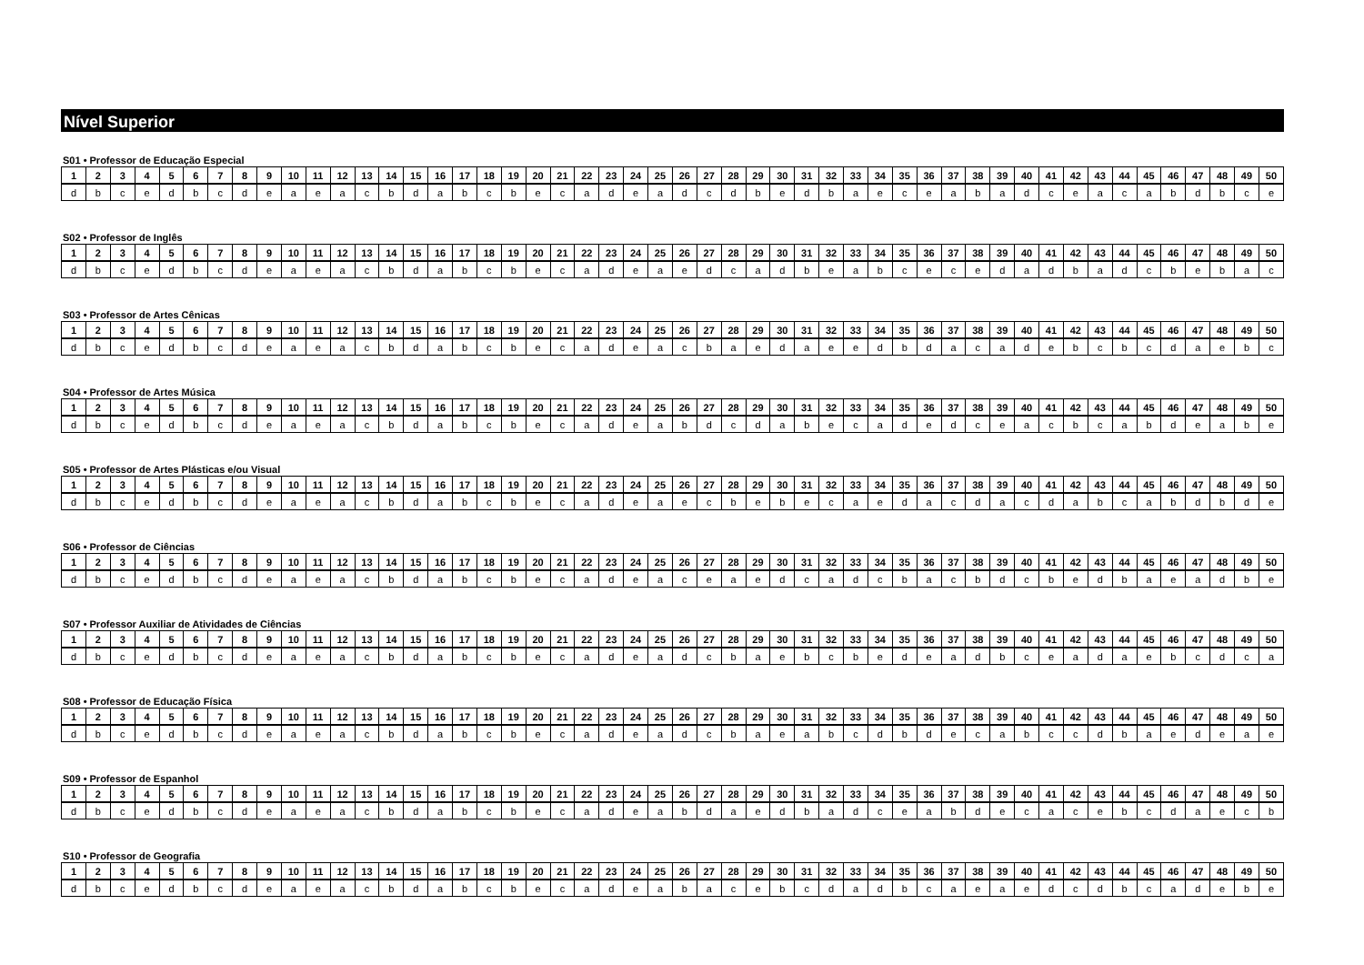Nível Superior
S01 • Professor de Educação Especial
| 1 | 2 | 3 | 4 | 5 | 6 | 7 | 8 | 9 | 10 | 11 | 12 | 13 | 14 | 15 | 16 | 17 | 18 | 19 | 20 | 21 | 22 | 23 | 24 | 25 | 26 | 27 | 28 | 29 | 30 | 31 | 32 | 33 | 34 | 35 | 36 | 37 | 38 | 39 | 40 | 41 | 42 | 43 | 44 | 45 | 46 | 47 | 48 | 49 | 50 |
| --- | --- | --- | --- | --- | --- | --- | --- | --- | --- | --- | --- | --- | --- | --- | --- | --- | --- | --- | --- | --- | --- | --- | --- | --- | --- | --- | --- | --- | --- | --- | --- | --- | --- | --- | --- | --- | --- | --- | --- | --- | --- | --- | --- | --- | --- | --- | --- | --- | --- |
| d | b | c | e | d | b | c | d | e | a | e | a | c | b | d | a | b | c | b | e | c | a | d | e | a | d | c | d | b | e | d | b | a | e | c | e | a | b | a | d | c | e | a | c | a | b | d | b | c | e |
S02 • Professor de Inglês
| 1 | 2 | 3 | 4 | 5 | 6 | 7 | 8 | 9 | 10 | 11 | 12 | 13 | 14 | 15 | 16 | 17 | 18 | 19 | 20 | 21 | 22 | 23 | 24 | 25 | 26 | 27 | 28 | 29 | 30 | 31 | 32 | 33 | 34 | 35 | 36 | 37 | 38 | 39 | 40 | 41 | 42 | 43 | 44 | 45 | 46 | 47 | 48 | 49 | 50 |
| --- | --- | --- | --- | --- | --- | --- | --- | --- | --- | --- | --- | --- | --- | --- | --- | --- | --- | --- | --- | --- | --- | --- | --- | --- | --- | --- | --- | --- | --- | --- | --- | --- | --- | --- | --- | --- | --- | --- | --- | --- | --- | --- | --- | --- | --- | --- | --- | --- | --- |
| d | b | c | e | d | b | c | d | e | a | e | a | c | b | d | a | b | c | b | e | c | a | d | e | a | e | d | c | a | d | b | e | a | b | c | e | c | e | d | a | d | b | a | d | c | b | e | b | a | c |
S03 • Professor de Artes Cênicas
| 1 | 2 | 3 | 4 | 5 | 6 | 7 | 8 | 9 | 10 | 11 | 12 | 13 | 14 | 15 | 16 | 17 | 18 | 19 | 20 | 21 | 22 | 23 | 24 | 25 | 26 | 27 | 28 | 29 | 30 | 31 | 32 | 33 | 34 | 35 | 36 | 37 | 38 | 39 | 40 | 41 | 42 | 43 | 44 | 45 | 46 | 47 | 48 | 49 | 50 |
| --- | --- | --- | --- | --- | --- | --- | --- | --- | --- | --- | --- | --- | --- | --- | --- | --- | --- | --- | --- | --- | --- | --- | --- | --- | --- | --- | --- | --- | --- | --- | --- | --- | --- | --- | --- | --- | --- | --- | --- | --- | --- | --- | --- | --- | --- | --- | --- | --- | --- |
| d | b | c | e | d | b | c | d | e | a | e | a | c | b | d | a | b | c | b | e | c | a | d | e | a | c | b | a | e | d | a | e | e | d | b | d | a | c | a | d | e | b | c | b | c | d | a | e | b | c |
S04 • Professor de Artes Música
| 1 | 2 | 3 | 4 | 5 | 6 | 7 | 8 | 9 | 10 | 11 | 12 | 13 | 14 | 15 | 16 | 17 | 18 | 19 | 20 | 21 | 22 | 23 | 24 | 25 | 26 | 27 | 28 | 29 | 30 | 31 | 32 | 33 | 34 | 35 | 36 | 37 | 38 | 39 | 40 | 41 | 42 | 43 | 44 | 45 | 46 | 47 | 48 | 49 | 50 |
| --- | --- | --- | --- | --- | --- | --- | --- | --- | --- | --- | --- | --- | --- | --- | --- | --- | --- | --- | --- | --- | --- | --- | --- | --- | --- | --- | --- | --- | --- | --- | --- | --- | --- | --- | --- | --- | --- | --- | --- | --- | --- | --- | --- | --- | --- | --- | --- | --- | --- |
| d | b | c | e | d | b | c | d | e | a | e | a | c | b | d | a | b | c | b | e | c | a | d | e | a | b | d | c | d | a | b | e | c | a | d | e | d | c | e | a | c | b | c | a | b | d | e | a | b | e |
S05 • Professor de Artes Plásticas e/ou Visual
| 1 | 2 | 3 | 4 | 5 | 6 | 7 | 8 | 9 | 10 | 11 | 12 | 13 | 14 | 15 | 16 | 17 | 18 | 19 | 20 | 21 | 22 | 23 | 24 | 25 | 26 | 27 | 28 | 29 | 30 | 31 | 32 | 33 | 34 | 35 | 36 | 37 | 38 | 39 | 40 | 41 | 42 | 43 | 44 | 45 | 46 | 47 | 48 | 49 | 50 |
| --- | --- | --- | --- | --- | --- | --- | --- | --- | --- | --- | --- | --- | --- | --- | --- | --- | --- | --- | --- | --- | --- | --- | --- | --- | --- | --- | --- | --- | --- | --- | --- | --- | --- | --- | --- | --- | --- | --- | --- | --- | --- | --- | --- | --- | --- | --- | --- | --- | --- |
| d | b | c | e | d | b | c | d | e | a | e | a | c | b | d | a | b | c | b | e | c | a | d | e | a | e | c | b | e | b | e | c | a | e | d | a | c | d | a | c | d | a | b | c | a | b | d | b | d | e |
S06 • Professor de Ciências
| 1 | 2 | 3 | 4 | 5 | 6 | 7 | 8 | 9 | 10 | 11 | 12 | 13 | 14 | 15 | 16 | 17 | 18 | 19 | 20 | 21 | 22 | 23 | 24 | 25 | 26 | 27 | 28 | 29 | 30 | 31 | 32 | 33 | 34 | 35 | 36 | 37 | 38 | 39 | 40 | 41 | 42 | 43 | 44 | 45 | 46 | 47 | 48 | 49 | 50 |
| --- | --- | --- | --- | --- | --- | --- | --- | --- | --- | --- | --- | --- | --- | --- | --- | --- | --- | --- | --- | --- | --- | --- | --- | --- | --- | --- | --- | --- | --- | --- | --- | --- | --- | --- | --- | --- | --- | --- | --- | --- | --- | --- | --- | --- | --- | --- | --- | --- | --- |
| d | b | c | e | d | b | c | d | e | a | e | a | c | b | d | a | b | c | b | e | c | a | d | e | a | c | e | a | e | d | c | a | d | c | b | a | c | b | d | c | b | e | d | b | a | e | a | d | b | e |
S07 • Professor Auxiliar de Atividades de Ciências
| 1 | 2 | 3 | 4 | 5 | 6 | 7 | 8 | 9 | 10 | 11 | 12 | 13 | 14 | 15 | 16 | 17 | 18 | 19 | 20 | 21 | 22 | 23 | 24 | 25 | 26 | 27 | 28 | 29 | 30 | 31 | 32 | 33 | 34 | 35 | 36 | 37 | 38 | 39 | 40 | 41 | 42 | 43 | 44 | 45 | 46 | 47 | 48 | 49 | 50 |
| --- | --- | --- | --- | --- | --- | --- | --- | --- | --- | --- | --- | --- | --- | --- | --- | --- | --- | --- | --- | --- | --- | --- | --- | --- | --- | --- | --- | --- | --- | --- | --- | --- | --- | --- | --- | --- | --- | --- | --- | --- | --- | --- | --- | --- | --- | --- | --- | --- | --- |
| d | b | c | e | d | b | c | d | e | a | e | a | c | b | d | a | b | c | b | e | c | a | d | e | a | d | c | b | a | e | b | c | b | e | d | e | a | d | b | c | e | a | d | a | e | b | c | d | c | a |
S08 • Professor de Educação Física
| 1 | 2 | 3 | 4 | 5 | 6 | 7 | 8 | 9 | 10 | 11 | 12 | 13 | 14 | 15 | 16 | 17 | 18 | 19 | 20 | 21 | 22 | 23 | 24 | 25 | 26 | 27 | 28 | 29 | 30 | 31 | 32 | 33 | 34 | 35 | 36 | 37 | 38 | 39 | 40 | 41 | 42 | 43 | 44 | 45 | 46 | 47 | 48 | 49 | 50 |
| --- | --- | --- | --- | --- | --- | --- | --- | --- | --- | --- | --- | --- | --- | --- | --- | --- | --- | --- | --- | --- | --- | --- | --- | --- | --- | --- | --- | --- | --- | --- | --- | --- | --- | --- | --- | --- | --- | --- | --- | --- | --- | --- | --- | --- | --- | --- | --- | --- | --- |
| d | b | c | e | d | b | c | d | e | a | e | a | c | b | d | a | b | c | b | e | c | a | d | e | a | d | c | b | a | e | a | b | c | d | b | d | e | c | a | b | c | c | d | b | a | e | d | e | a | e |
S09 • Professor de Espanhol
| 1 | 2 | 3 | 4 | 5 | 6 | 7 | 8 | 9 | 10 | 11 | 12 | 13 | 14 | 15 | 16 | 17 | 18 | 19 | 20 | 21 | 22 | 23 | 24 | 25 | 26 | 27 | 28 | 29 | 30 | 31 | 32 | 33 | 34 | 35 | 36 | 37 | 38 | 39 | 40 | 41 | 42 | 43 | 44 | 45 | 46 | 47 | 48 | 49 | 50 |
| --- | --- | --- | --- | --- | --- | --- | --- | --- | --- | --- | --- | --- | --- | --- | --- | --- | --- | --- | --- | --- | --- | --- | --- | --- | --- | --- | --- | --- | --- | --- | --- | --- | --- | --- | --- | --- | --- | --- | --- | --- | --- | --- | --- | --- | --- | --- | --- | --- | --- |
| d | b | c | e | d | b | c | d | e | a | e | a | c | b | d | a | b | c | b | e | c | a | d | e | a | b | d | a | e | d | b | a | d | c | e | a | b | d | e | c | a | c | e | b | c | d | a | e | c | b |
S10 • Professor de Geografia
| 1 | 2 | 3 | 4 | 5 | 6 | 7 | 8 | 9 | 10 | 11 | 12 | 13 | 14 | 15 | 16 | 17 | 18 | 19 | 20 | 21 | 22 | 23 | 24 | 25 | 26 | 27 | 28 | 29 | 30 | 31 | 32 | 33 | 34 | 35 | 36 | 37 | 38 | 39 | 40 | 41 | 42 | 43 | 44 | 45 | 46 | 47 | 48 | 49 | 50 |
| --- | --- | --- | --- | --- | --- | --- | --- | --- | --- | --- | --- | --- | --- | --- | --- | --- | --- | --- | --- | --- | --- | --- | --- | --- | --- | --- | --- | --- | --- | --- | --- | --- | --- | --- | --- | --- | --- | --- | --- | --- | --- | --- | --- | --- | --- | --- | --- | --- | --- |
| d | b | c | e | d | b | c | d | e | a | e | a | c | b | d | a | b | c | b | e | c | a | d | e | a | b | a | c | e | b | c | d | a | d | b | c | a | e | a | e | d | c | d | b | c | a | d | e | b | e |